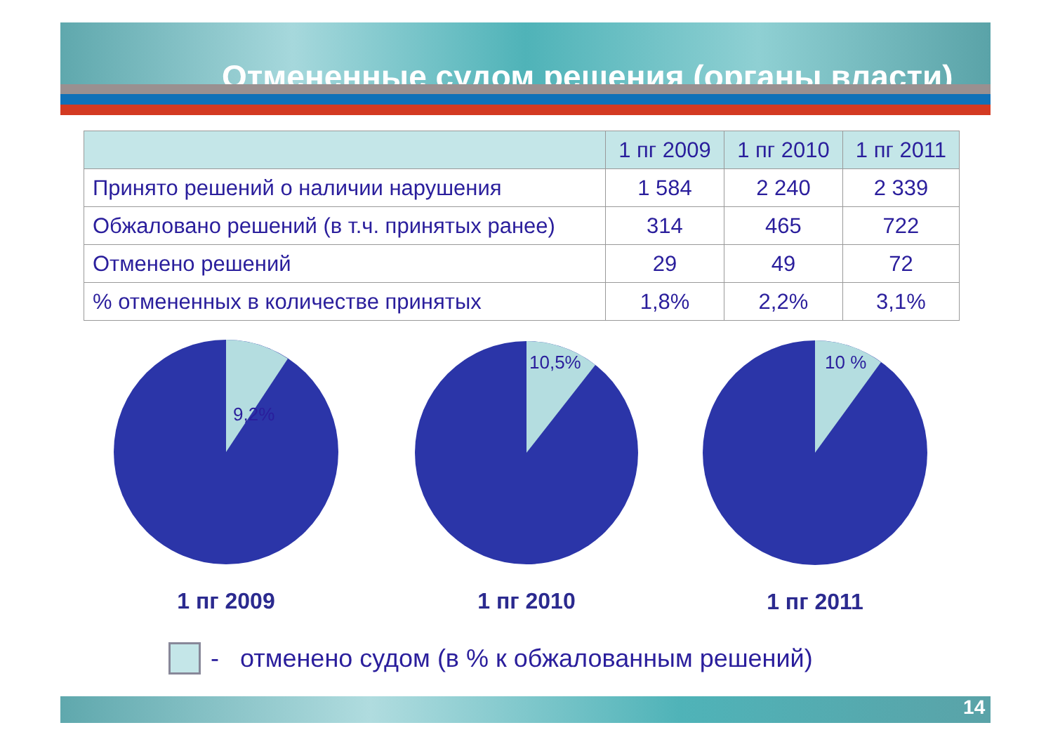Отмененные судом решения (органы власти)
| | 1 пг 2009 | 1 пг 2010 | 1 пг 2011 |
| --- | --- | --- | --- |
| Принято решений о наличии нарушения | 1 584 | 2 240 | 2 339 |
| Обжаловано решений (в т.ч. принятых ранее) | 314 | 465 | 722 |
| Отменено решений | 29 | 49 | 72 |
| % отмененных в количестве принятых | 1,8% | 2,2% | 3,1% |
9,2%
1 пг 2009
10,5%
1 пг 2010
10 %
1 пг 2011
- отменено судом (в % к обжалованным решений)
14